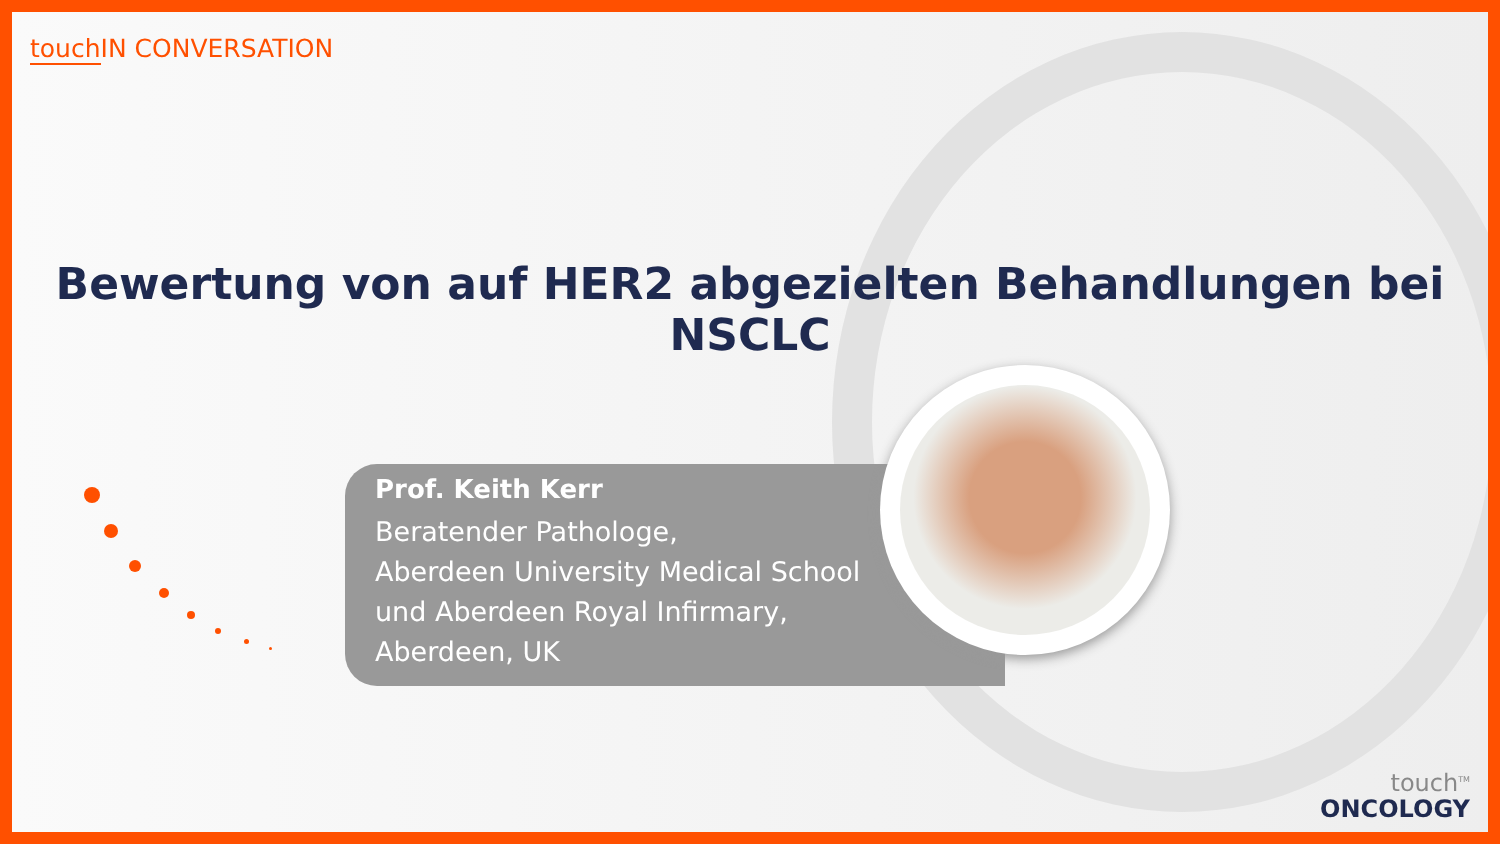touch IN CONVERSATION
Bewertung von auf HER2 abgezielten Behandlungen bei NSCLC
Prof. Keith Kerr
Beratender Pathologe,
Aberdeen University Medical School
und Aberdeen Royal Infirmary,
Aberdeen, UK
touch<sup>TM</sup>
ONCOLOGY